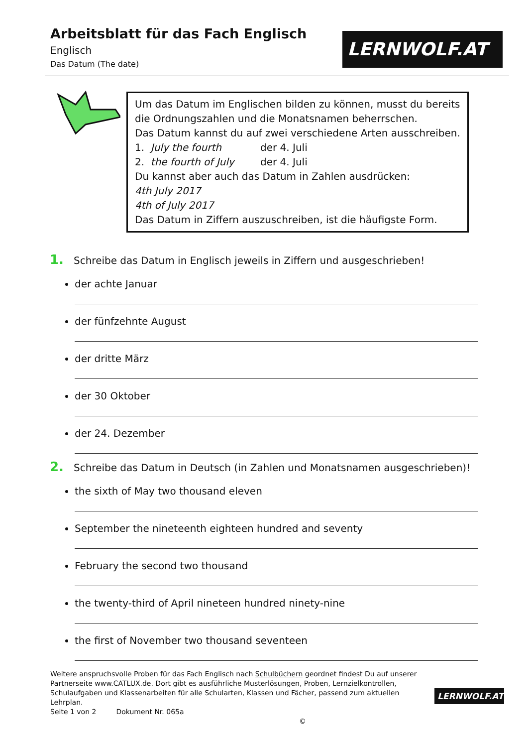Arbeitsblatt für das Fach Englisch
Englisch
Das Datum (The date)
LERNWOLF.AT
Um das Datum im Englischen bilden zu können, musst du bereits die Ordnungszahlen und die Monatsnamen beherrschen.
Das Datum kannst du auf zwei verschiedene Arten ausschreiben.
1. July the fourth der 4. Juli
2. the fourth of July der 4. Juli
Du kannst aber auch das Datum in Zahlen ausdrücken:
4th July 2017
4th of July 2017
Das Datum in Ziffern auszuschreiben, ist die häufigste Form.
1. Schreibe das Datum in Englisch jeweils in Ziffern und ausgeschrieben!
der achte Januar
der fünfzehnte August
der dritte März
der 30 Oktober
der 24. Dezember
2. Schreibe das Datum in Deutsch (in Zahlen und Monatsnamen ausgeschrieben)!
the sixth of May two thousand eleven
September the nineteenth eighteen hundred and seventy
February the second two thousand
the twenty-third of April nineteen hundred ninety-nine
the first of November two thousand seventeen
Weitere anspruchsvolle Proben für das Fach Englisch nach Schulbüchern geordnet findest Du auf unserer Partnerseite www.CATLUX.de. Dort gibt es ausführliche Musterlösungen, Proben, Lernzielkontrollen, Schulaufgaben und Klassenarbeiten für alle Schularten, Klassen und Fächer, passend zum aktuellen Lehrplan.
Seite 1 von 2 Dokument Nr. 065a ©
LERNWOLF.AT